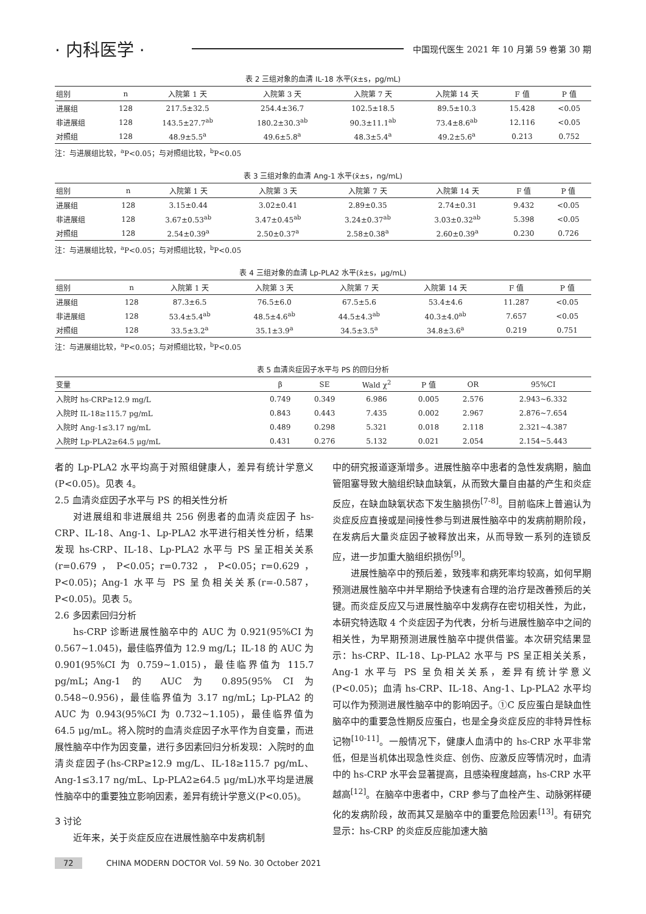· 内科医学 ·
中国现代医生 2021 年 10 月第 59 卷第 30 期
表 2 三组对象的血清 IL-18 水平(x̄±s，pg/mL)
| 组别 | n | 入院第 1 天 | 入院第 3 天 | 入院第 7 天 | 入院第 14 天 | F 值 | P 值 |
| --- | --- | --- | --- | --- | --- | --- | --- |
| 进展组 | 128 | 217.5±32.5 | 254.4±36.7 | 102.5±18.5 | 89.5±10.3 | 15.428 | <0.05 |
| 非进展组 | 128 | 143.5±27.7<sup>ab</sup> | 180.2±30.3<sup>ab</sup> | 90.3±11.1<sup>ab</sup> | 73.4±8.6<sup>ab</sup> | 12.116 | <0.05 |
| 对照组 | 128 | 48.9±5.5<sup>a</sup> | 49.6±5.8<sup>a</sup> | 48.3±5.4<sup>a</sup> | 49.2±5.6<sup>a</sup> | 0.213 | 0.752 |
注：与进展组比较，<sup>a</sup>P<0.05；与对照组比较，<sup>b</sup>P<0.05
表 3 三组对象的血清 Ang-1 水平(x̄±s，ng/mL)
| 组别 | n | 入院第 1 天 | 入院第 3 天 | 入院第 7 天 | 入院第 14 天 | F 值 | P 值 |
| --- | --- | --- | --- | --- | --- | --- | --- |
| 进展组 | 128 | 3.15±0.44 | 3.02±0.41 | 2.89±0.35 | 2.74±0.31 | 9.432 | <0.05 |
| 非进展组 | 128 | 3.67±0.53<sup>ab</sup> | 3.47±0.45<sup>ab</sup> | 3.24±0.37<sup>ab</sup> | 3.03±0.32<sup>ab</sup> | 5.398 | <0.05 |
| 对照组 | 128 | 2.54±0.39<sup>a</sup> | 2.50±0.37<sup>a</sup> | 2.58±0.38<sup>a</sup> | 2.60±0.39<sup>a</sup> | 0.230 | 0.726 |
注：与进展组比较，<sup>a</sup>P<0.05；与对照组比较，<sup>b</sup>P<0.05
表 4 三组对象的血清 Lp-PLA2 水平(x̄±s，μg/mL)
| 组别 | n | 入院第 1 天 | 入院第 3 天 | 入院第 7 天 | 入院第 14 天 | F 值 | P 值 |
| --- | --- | --- | --- | --- | --- | --- | --- |
| 进展组 | 128 | 87.3±6.5 | 76.5±6.0 | 67.5±5.6 | 53.4±4.6 | 11.287 | <0.05 |
| 非进展组 | 128 | 53.4±5.4<sup>ab</sup> | 48.5±4.6<sup>ab</sup> | 44.5±4.3<sup>ab</sup> | 40.3±4.0<sup>ab</sup> | 7.657 | <0.05 |
| 对照组 | 128 | 33.5±3.2<sup>a</sup> | 35.1±3.9<sup>a</sup> | 34.5±3.5<sup>a</sup> | 34.8±3.6<sup>a</sup> | 0.219 | 0.751 |
注：与进展组比较，<sup>a</sup>P<0.05；与对照组比较，<sup>b</sup>P<0.05
表 5 血清炎症因子水平与 PS 的回归分析
| 变量 | β | SE | Wald χ<sup>2</sup> | P 值 | OR | 95%CI |
| --- | --- | --- | --- | --- | --- | --- |
| 入院时 hs-CRP≥12.9 mg/L | 0.749 | 0.349 | 6.986 | 0.005 | 2.576 | 2.943~6.332 |
| 入院时 IL-18≥115.7 pg/mL | 0.843 | 0.443 | 7.435 | 0.002 | 2.967 | 2.876~7.654 |
| 入院时 Ang-1≤3.17 ng/mL | 0.489 | 0.298 | 5.321 | 0.018 | 2.118 | 2.321~4.387 |
| 入院时 Lp-PLA2≥64.5 μg/mL | 0.431 | 0.276 | 5.132 | 0.021 | 2.054 | 2.154~5.443 |
者的 Lp-PLA2 水平均高于对照组健康人，差异有统计学意义(P<0.05)。见表 4。
2.5 血清炎症因子水平与 PS 的相关性分析
对进展组和非进展组共 256 例患者的血清炎症因子 hs-CRP、IL-18、Ang-1、Lp-PLA2 水平进行相关性分析，结果发现 hs-CRP、IL-18、Lp-PLA2 水平与 PS 呈正相关关系(r=0.679，P<0.05；r=0.732，P<0.05；r=0.629，P<0.05)；Ang-1 水平与 PS 呈负相关关系(r=-0.587，P<0.05)。见表 5。
2.6 多因素回归分析
hs-CRP 诊断进展性脑卒中的 AUC 为 0.921(95%CI 为 0.567~1.045)，最佳临界值为 12.9 mg/L；IL-18 的 AUC 为 0.901(95%CI 为 0.759~1.015)，最佳临界值为 115.7 pg/mL；Ang-1 的 AUC 为 0.895(95% CI 为 0.548~0.956)，最佳临界值为 3.17 ng/mL；Lp-PLA2 的 AUC 为 0.943(95%CI 为 0.732~1.105)，最佳临界值为 64.5 μg/mL。将入院时的血清炎症因子水平作为自变量，而进展性脑卒中作为因变量，进行多因素回归分析发现：入院时的血清炎症因子(hs-CRP≥12.9 mg/L、IL-18≥115.7 pg/mL、Ang-1≤3.17 ng/mL、Lp-PLA2≥64.5 μg/mL)水平均是进展性脑卒中的重要独立影响因素，差异有统计学意义(P<0.05)。
3 讨论
近年来，关于炎症反应在进展性脑卒中发病机制
中的研究报道逐渐增多。进展性脑卒中患者的急性发病期，脑血管阻塞导致大脑组织缺血缺氧，从而致大量自由基的产生和炎症反应，在缺血缺氧状态下发生脑损伤<sup>[7-8]</sup>。目前临床上普遍认为炎症反应直接或是间接性参与到进展性脑卒中的发病前期阶段，在发病后大量炎症因子被释放出来，从而导致一系列的连锁反应，进一步加重大脑组织损伤<sup>[9]</sup>。
进展性脑卒中的预后差，致残率和病死率均较高，如何早期预测进展性脑卒中并早期给予快速有合理的治疗是改善预后的关键。而炎症反应又与进展性脑卒中发病存在密切相关性，为此，本研究特选取 4 个炎症因子为代表，分析与进展性脑卒中之间的相关性，为早期预测进展性脑卒中提供借鉴。本次研究结果显示：hs-CRP、IL-18、Lp-PLA2 水平与 PS 呈正相关关系，Ang-1 水平与 PS 呈负相关关系，差异有统计学意义(P<0.05)；血清 hs-CRP、IL-18、Ang-1、Lp-PLA2 水平均可以作为预测进展性脑卒中的影响因子。①C 反应蛋白是缺血性脑卒中的重要急性期反应蛋白，也是全身炎症反应的非特异性标记物<sup>[10-11]</sup>。一般情况下，健康人血清中的 hs-CRP 水平非常低，但是当机体出现急性炎症、创伤、应激反应等情况时，血清中的 hs-CRP 水平会显著提高，且感染程度越高，hs-CRP 水平越高<sup>[12]</sup>。在脑卒中患者中，CRP 参与了血栓产生、动脉粥样硬化的发病阶段，故而其又是脑卒中的重要危险因素<sup>[13]</sup>。有研究显示：hs-CRP 的炎症反应能加速大脑
72 CHINA MODERN DOCTOR Vol. 59 No. 30 October 2021